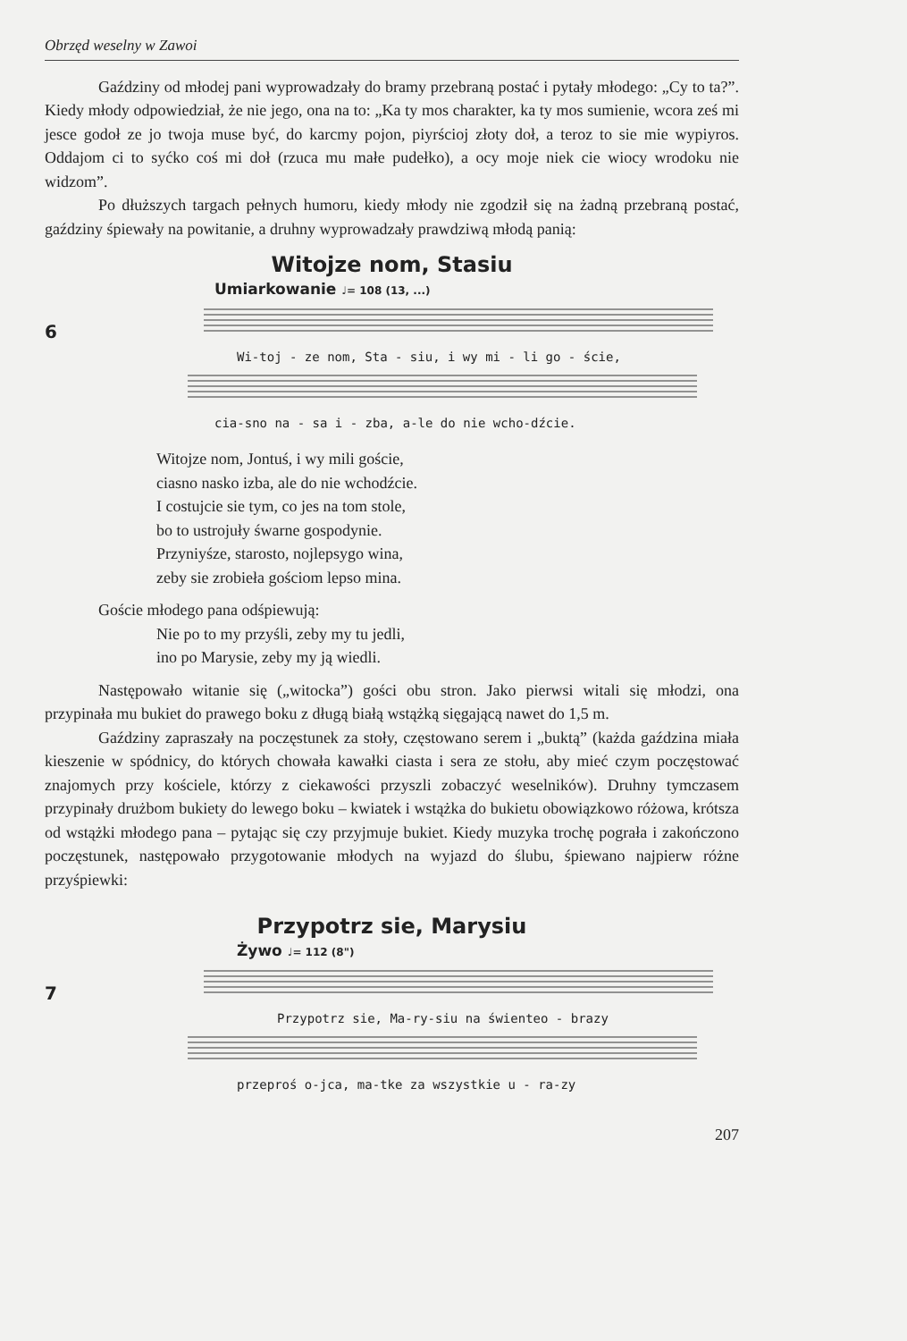Obrzęd weselny w Zawoi
Gaździny od młodej pani wyprowadzały do bramy przebraną postać i pytały młodego: „Cy to ta?”. Kiedy młody odpowiedział, że nie jego, ona na to: „Ka ty mos charakter, ka ty mos sumienie, wcora ześ mi jesce godoł ze jo twoja muse być, do karcmy pojon, piyrścioj złoty doł, a teroz to sie mie wypiyros. Oddajom ci to syćko coś mi doł (rzuca mu małe pudełko), a ocy moje niek cie wiocy wrodoku nie widzom”.
Po dłuższych targach pełnych humoru, kiedy młody nie zgodził się na żadną przebraną postać, gaździny śpiewały na powitanie, a druhny wyprowadzały prawdziwą młodą panią:
Witojze nom, Stasiu
Umiarkowanie ♩= 108 (13, ...)
6
Wi-toj - ze nom, Sta - siu, i wy mi - li go - ście,
cia-sno na - sa i - zba, a-le do nie wcho-dźcie.
Witojze nom, Jontuś, i wy mili goście,
ciasno nasko izba, ale do nie wchodźcie.
I costujcie sie tym, co jes na tom stole,
bo to ustrojuły śwarne gospodynie.
Przyniyśze, starosto, nojlepsygo wina,
zeby sie zrobieła gościom lepso mina.
Goście młodego pana odśpiewują:
Nie po to my przyśli, zeby my tu jedli,
ino po Marysie, zeby my ją wiedli.
Następowało witanie się („witocka”) gości obu stron. Jako pierwsi witali się młodzi, ona przypinała mu bukiet do prawego boku z długą białą wstążką sięgającą nawet do 1,5 m.
Gaździny zapraszały na poczęstunek za stoły, częstowano serem i „buktą” (każda gaździna miała kieszenie w spódnicy, do których chowała kawałki ciasta i sera ze stołu, aby mieć czym poczęstować znajomych przy kościele, którzy z ciekawości przyszli zobaczyć weselników). Druhny tymczasem przypinały drużbom bukiety do lewego boku – kwiatek i wstążka do bukietu obowiązkowo różowa, krótsza od wstążki młodego pana – pytając się czy przyjmuje bukiet. Kiedy muzyka trochę pograła i zakończono poczęstunek, następowało przygotowanie młodych na wyjazd do ślubu, śpiewano najpierw różne przyśpiewki:
Przypotrz sie, Marysiu
Żywo ♩= 112 (8")
7
Przypotrz sie, Ma-ry-siu na świenteo - brazy
przeproś o-jca, ma-tke za wszystkie u - ra-zy
207